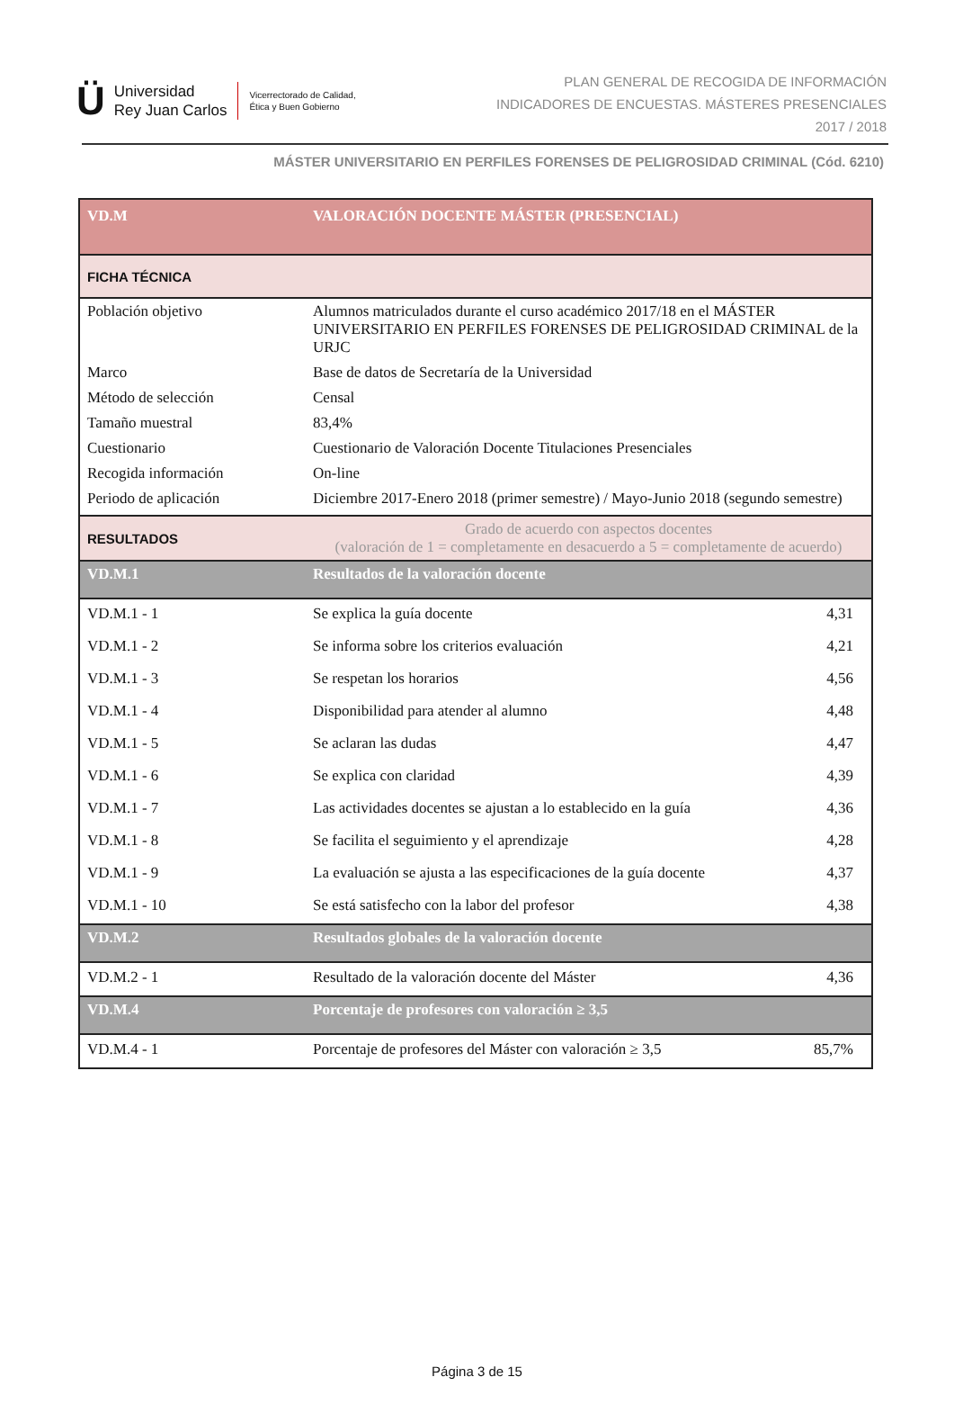Ü Universidad
Rey Juan Carlos Vicerrectorado de Calidad,
Ética y Buen Gobierno
PLAN GENERAL DE RECOGIDA DE INFORMACIÓN
INDICADORES DE ENCUESTAS. MÁSTERES PRESENCIALES
2017 / 2018
MÁSTER UNIVERSITARIO EN PERFILES FORENSES DE PELIGROSIDAD CRIMINAL (Cód. 6210)
| VD.M | VALORACIÓN DOCENTE MÁSTER (PRESENCIAL) | |
| FICHA TÉCNICA | | |
| Población objetivo | Alumnos matriculados durante el curso académico 2017/18 en el MÁSTER UNIVERSITARIO EN PERFILES FORENSES DE PELIGROSIDAD CRIMINAL de la URJC | |
| Marco | Base de datos de Secretaría de la Universidad | |
| Método de selección | Censal | |
| Tamaño muestral | 83,4% | |
| Cuestionario | Cuestionario de Valoración Docente Titulaciones Presenciales | |
| Recogida información | On-line | |
| Periodo de aplicación | Diciembre 2017-Enero 2018 (primer semestre) / Mayo-Junio 2018 (segundo semestre) | |
| RESULTADOS | Grado de acuerdo con aspectos docentes (valoración de 1 = completamente en desacuerdo a 5 = completamente de acuerdo) | |
| VD.M.1 | Resultados de la valoración docente | |
| VD.M.1 - 1 | Se explica la guía docente | 4,31 |
| VD.M.1 - 2 | Se informa sobre los criterios evaluación | 4,21 |
| VD.M.1 - 3 | Se respetan los horarios | 4,56 |
| VD.M.1 - 4 | Disponibilidad para atender al alumno | 4,48 |
| VD.M.1 - 5 | Se aclaran las dudas | 4,47 |
| VD.M.1 - 6 | Se explica con claridad | 4,39 |
| VD.M.1 - 7 | Las actividades docentes se ajustan a lo establecido en la guía | 4,36 |
| VD.M.1 - 8 | Se facilita el seguimiento y el aprendizaje | 4,28 |
| VD.M.1 - 9 | La evaluación se ajusta a las especificaciones de la guía docente | 4,37 |
| VD.M.1 - 10 | Se está satisfecho con la labor del profesor | 4,38 |
| VD.M.2 | Resultados globales de la valoración docente | |
| VD.M.2 - 1 | Resultado de la valoración docente del Máster | 4,36 |
| VD.M.4 | Porcentaje de profesores con valoración ≥ 3,5 | |
| VD.M.4 - 1 | Porcentaje de profesores del Máster con valoración ≥ 3,5 | 85,7% |
Página 3 de 15